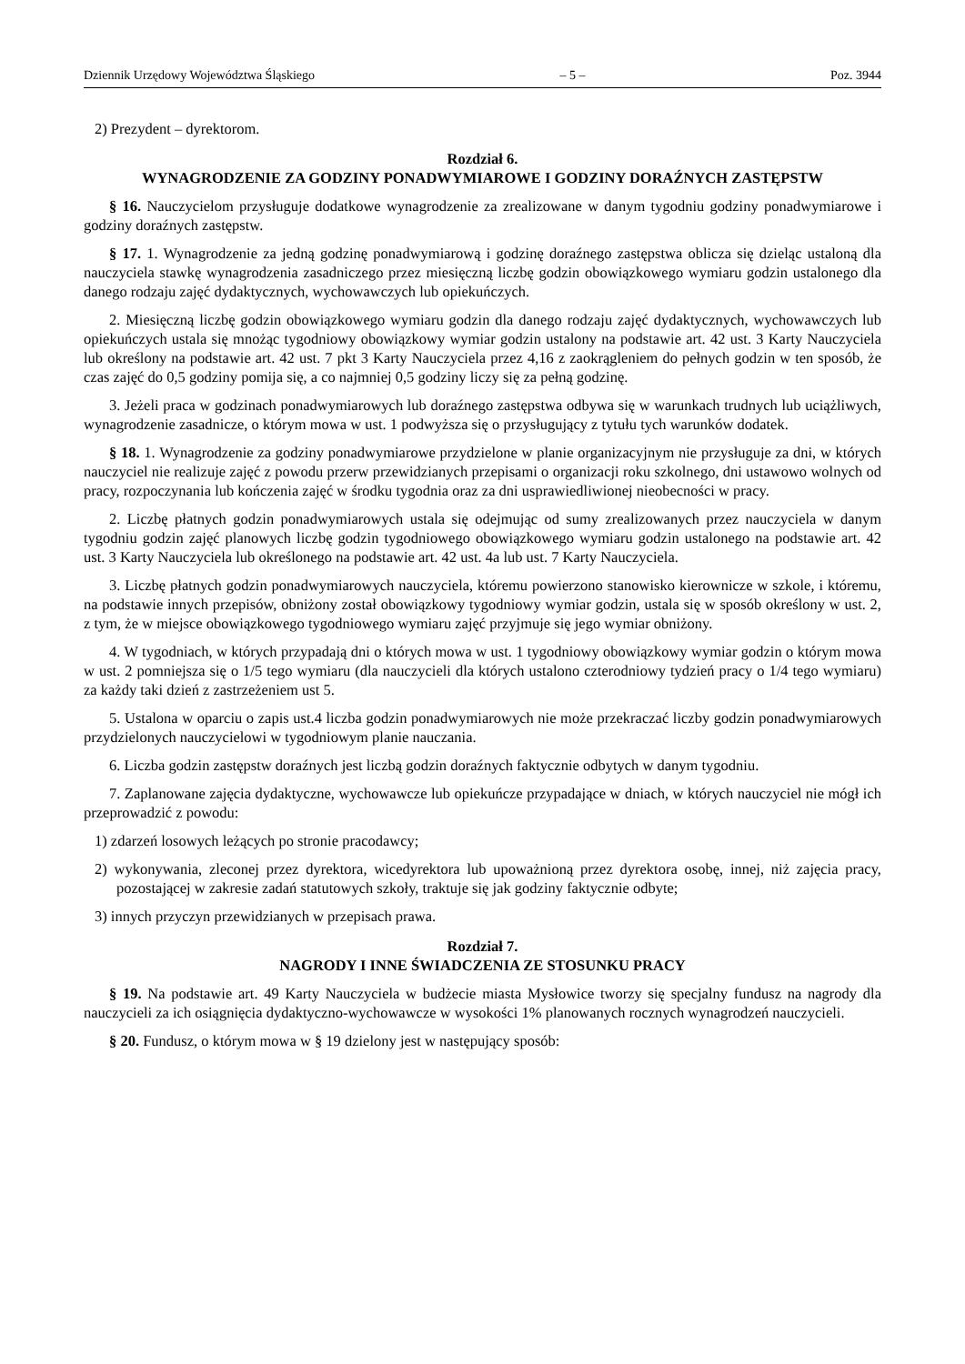Dziennik Urzędowy Województwa Śląskiego – 5 – Poz. 3944
2) Prezydent – dyrektorom.
Rozdział 6.
WYNAGRODZENIE ZA GODZINY PONADWYMIAROWE I GODZINY DORAŹNYCH ZASTĘPSTW
§ 16. Nauczycielom przysługuje dodatkowe wynagrodzenie za zrealizowane w danym tygodniu godziny ponadwymiarowe i godziny doraźnych zastępstw.
§ 17. 1. Wynagrodzenie za jedną godzinę ponadwymiarową i godzinę doraźnego zastępstwa oblicza się dzieląc ustaloną dla nauczyciela stawkę wynagrodzenia zasadniczego przez miesięczną liczbę godzin obowiązkowego wymiaru godzin ustalonego dla danego rodzaju zajęć dydaktycznych, wychowawczych lub opiekuńczych.
2. Miesięczną liczbę godzin obowiązkowego wymiaru godzin dla danego rodzaju zajęć dydaktycznych, wychowawczych lub opiekuńczych ustala się mnożąc tygodniowy obowiązkowy wymiar godzin ustalony na podstawie art. 42 ust. 3 Karty Nauczyciela lub określony na podstawie art. 42 ust. 7 pkt 3 Karty Nauczyciela przez 4,16 z zaokrągleniem do pełnych godzin w ten sposób, że czas zajęć do 0,5 godziny pomija się, a co najmniej 0,5 godziny liczy się za pełną godzinę.
3. Jeżeli praca w godzinach ponadwymiarowych lub doraźnego zastępstwa odbywa się w warunkach trudnych lub uciążliwych, wynagrodzenie zasadnicze, o którym mowa w ust. 1 podwyższa się o przysługujący z tytułu tych warunków dodatek.
§ 18. 1. Wynagrodzenie za godziny ponadwymiarowe przydzielone w planie organizacyjnym nie przysługuje za dni, w których nauczyciel nie realizuje zajęć z powodu przerw przewidzianych przepisami o organizacji roku szkolnego, dni ustawowo wolnych od pracy, rozpoczynania lub kończenia zajęć w środku tygodnia oraz za dni usprawiedliwionej nieobecności w pracy.
2. Liczbę płatnych godzin ponadwymiarowych ustala się odejmując od sumy zrealizowanych przez nauczyciela w danym tygodniu godzin zajęć planowych liczbę godzin tygodniowego obowiązkowego wymiaru godzin ustalonego na podstawie art. 42 ust. 3 Karty Nauczyciela lub określonego na podstawie art. 42 ust. 4a lub ust. 7 Karty Nauczyciela.
3. Liczbę płatnych godzin ponadwymiarowych nauczyciela, któremu powierzono stanowisko kierownicze w szkole, i któremu, na podstawie innych przepisów, obniżony został obowiązkowy tygodniowy wymiar godzin, ustala się w sposób określony w ust. 2, z tym, że w miejsce obowiązkowego tygodniowego wymiaru zajęć przyjmuje się jego wymiar obniżony.
4. W tygodniach, w których przypadają dni o których mowa w ust. 1 tygodniowy obowiązkowy wymiar godzin o którym mowa w ust. 2 pomniejsza się o 1/5 tego wymiaru (dla nauczycieli dla których ustalono czterodniowy tydzień pracy o 1/4 tego wymiaru) za każdy taki dzień z zastrzeżeniem ust 5.
5. Ustalona w oparciu o zapis ust.4 liczba godzin ponadwymiarowych nie może przekraczać liczby godzin ponadwymiarowych przydzielonych nauczycielowi w tygodniowym planie nauczania.
6. Liczba godzin zastępstw doraźnych jest liczbą godzin doraźnych faktycznie odbytych w danym tygodniu.
7. Zaplanowane zajęcia dydaktyczne, wychowawcze lub opiekuńcze przypadające w dniach, w których nauczyciel nie mógł ich przeprowadzić z powodu:
1) zdarzeń losowych leżących po stronie pracodawcy;
2) wykonywania, zleconej przez dyrektora, wicedyrektora lub upoważnioną przez dyrektora osobę, innej, niż zajęcia pracy, pozostającej w zakresie zadań statutowych szkoły, traktuje się jak godziny faktycznie odbyte;
3) innych przyczyn przewidzianych w przepisach prawa.
Rozdział 7.
NAGRODY I INNE ŚWIADCZENIA ZE STOSUNKU PRACY
§ 19. Na podstawie art. 49 Karty Nauczyciela w budżecie miasta Mysłowice tworzy się specjalny fundusz na nagrody dla nauczycieli za ich osiągnięcia dydaktyczno-wychowawcze w wysokości 1% planowanych rocznych wynagrodzeń nauczycieli.
§ 20. Fundusz, o którym mowa w § 19 dzielony jest w następujący sposób: